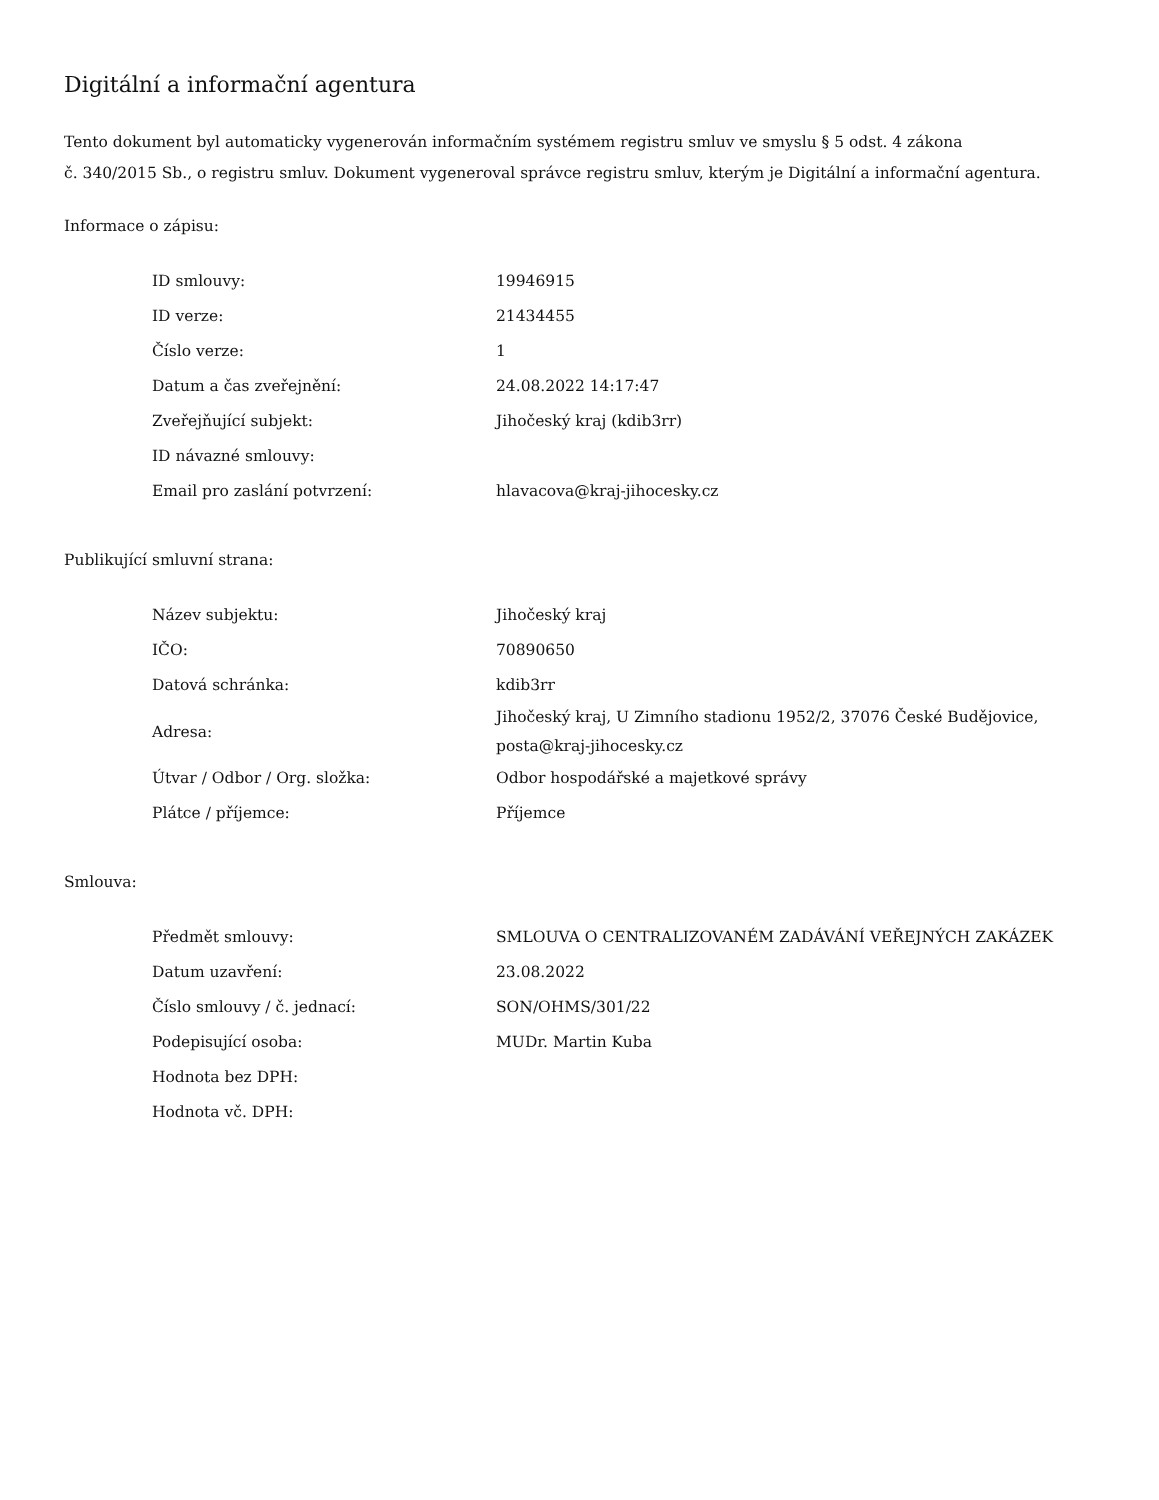Digitální a informační agentura
Tento dokument byl automaticky vygenerován informačním systémem registru smluv ve smyslu § 5 odst. 4 zákona
č. 340/2015 Sb., o registru smluv. Dokument vygeneroval správce registru smluv, kterým je Digitální a informační agentura.
Informace o zápisu:
| ID smlouvy: | 19946915 |
| ID verze: | 21434455 |
| Číslo verze: | 1 |
| Datum a čas zveřejnění: | 24.08.2022 14:17:47 |
| Zveřejňující subjekt: | Jihočeský kraj (kdib3rr) |
| ID návazné smlouvy: | |
| Email pro zaslání potvrzení: | hlavacova@kraj-jihocesky.cz |
Publikující smluvní strana:
| Název subjektu: | Jihočeský kraj |
| IČO: | 70890650 |
| Datová schránka: | kdib3rr |
| Adresa: | Jihočeský kraj, U Zimního stadionu 1952/2, 37076 České Budějovice, posta@kraj-jihocesky.cz |
| Útvar / Odbor / Org. složka: | Odbor hospodářské a majetkové správy |
| Plátce / příjemce: | Příjemce |
Smlouva:
| Předmět smlouvy: | SMLOUVA O CENTRALIZOVANÉM ZADÁVÁNÍ VEŘEJNÝCH ZAKÁZEK |
| Datum uzavření: | 23.08.2022 |
| Číslo smlouvy / č. jednací: | SON/OHMS/301/22 |
| Podepisující osoba: | MUDr. Martin Kuba |
| Hodnota bez DPH: | |
| Hodnota vč. DPH: | |